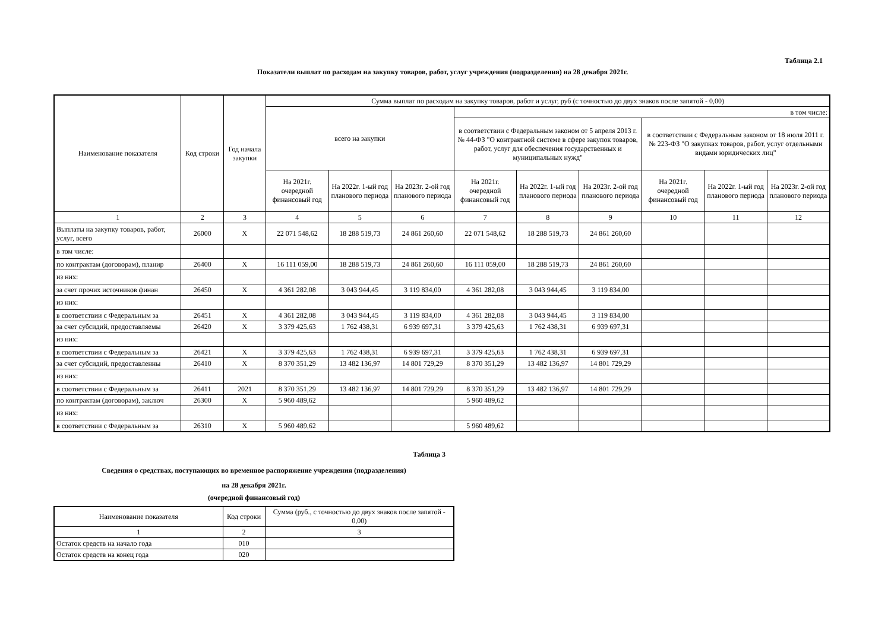Таблица 2.1
Показатели выплат по расходам на закупку товаров, работ, услуг учреждения (подразделения) на 28 декабря 2021г.
| Наименование показателя | Код строки | Год начала закупки | Сумма выплат по расходам на закупку товаров, работ и услуг, руб (с точностью до двух знаков после запятой - 0,00) | | | | | | | | |
| --- | --- | --- | --- | --- | --- | --- | --- | --- | --- | --- | --- |
| | | | всего на закупки | | | в том числе: | | | | | |
| | | | | | | в соответствии с Федеральным законом от 5 апреля 2013 г. № 44-ФЗ "О контрактной системе в сфере закупок товаров, работ, услуг для обеспечения государственных и муниципальных нужд" | | | в соответствии с Федеральным законом от 18 июля 2011 г. № 223-ФЗ "О закупках товаров, работ, услуг отдельными видами юридических лиц" | | |
| | | | На 2021г. очередной финансовый год | На 2022г. 1-ый год планового периода | На 2023г. 2-ой год планового периода | На 2021г. очередной финансовый год | На 2022г. 1-ый год планового периода | На 2023г. 2-ой год планового периода | На 2021г. очередной финансовый год | На 2022г. 1-ый год планового периода | На 2023г. 2-ой год планового периода |
| 1 | 2 | 3 | 4 | 5 | 6 | 7 | 8 | 9 | 10 | 11 | 12 |
| Выплаты на закупку товаров, работ, услуг, всего | 26000 | X | 22 071 548,62 | 18 288 519,73 | 24 861 260,60 | 22 071 548,62 | 18 288 519,73 | 24 861 260,60 | | | |
| в том числе: | | | | | | | | | | | |
| по контрактам (договорам), планир | 26400 | X | 16 111 059,00 | 18 288 519,73 | 24 861 260,60 | 16 111 059,00 | 18 288 519,73 | 24 861 260,60 | | | |
| из них: | | | | | | | | | | | |
| за счет прочих источников финан | 26450 | X | 4 361 282,08 | 3 043 944,45 | 3 119 834,00 | 4 361 282,08 | 3 043 944,45 | 3 119 834,00 | | | |
| из них: | | | | | | | | | | | |
| в соответствии с Федеральным за | 26451 | X | 4 361 282,08 | 3 043 944,45 | 3 119 834,00 | 4 361 282,08 | 3 043 944,45 | 3 119 834,00 | | | |
| за счет субсидий, предоставляемы | 26420 | X | 3 379 425,63 | 1 762 438,31 | 6 939 697,31 | 3 379 425,63 | 1 762 438,31 | 6 939 697,31 | | | |
| из них: | | | | | | | | | | | |
| в соответствии с Федеральным за | 26421 | X | 3 379 425,63 | 1 762 438,31 | 6 939 697,31 | 3 379 425,63 | 1 762 438,31 | 6 939 697,31 | | | |
| за счет субсидий, предоставленны | 26410 | X | 8 370 351,29 | 13 482 136,97 | 14 801 729,29 | 8 370 351,29 | 13 482 136,97 | 14 801 729,29 | | | |
| из них: | | | | | | | | | | | |
| в соответствии с Федеральным за | 26411 | 2021 | 8 370 351,29 | 13 482 136,97 | 14 801 729,29 | 8 370 351,29 | 13 482 136,97 | 14 801 729,29 | | | |
| по контрактам (договорам), заключ | 26300 | X | 5 960 489,62 | | | 5 960 489,62 | | | | | |
| из них: | | | | | | | | | | | |
| в соответствии с Федеральным за | 26310 | X | 5 960 489,62 | | | 5 960 489,62 | | | | | |
Таблица 3
Сведения о средствах, поступающих во временное распоряжение учреждения (подразделения)
на 28 декабря 2021г.
(очередной финансовый год)
| Наименование показателя | Код строки | Сумма (руб., с точностью до двух знаков после запятой - 0,00) |
| --- | --- | --- |
| 1 | 2 | 3 |
| Остаток средств на начало года | 010 | |
| Остаток средств на конец года | 020 | |